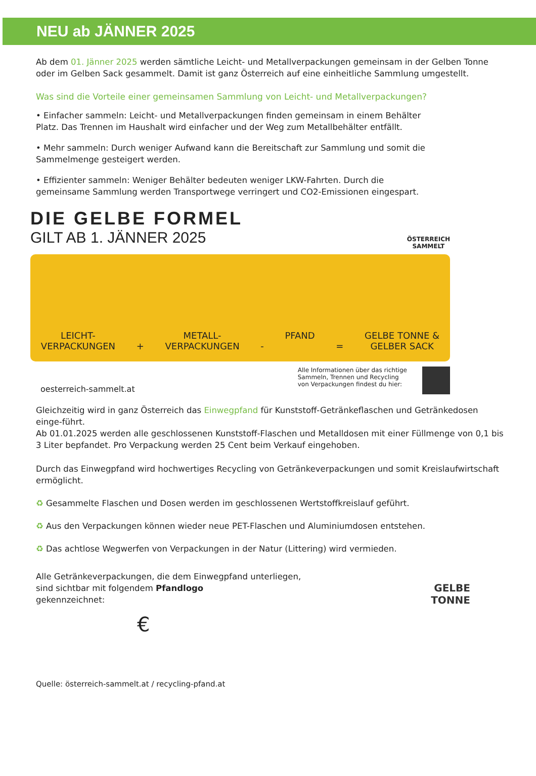NEU ab JÄNNER 2025
Ab dem 01. Jänner 2025 werden sämtliche Leicht- und Metallverpackungen gemeinsam in der Gelben Tonne oder im Gelben Sack gesammelt. Damit ist ganz Österreich auf eine einheitliche Sammlung umgestellt.
Was sind die Vorteile einer gemeinsamen Sammlung von Leicht- und Metallverpackungen?
• Einfacher sammeln: Leicht- und Metallverpackungen finden gemeinsam in einem Behälter Platz. Das Trennen im Haushalt wird einfacher und der Weg zum Metallbehälter entfällt.
• Mehr sammeln: Durch weniger Aufwand kann die Bereitschaft zur Sammlung und somit die Sammelmenge gesteigert werden.
• Effizienter sammeln: Weniger Behälter bedeuten weniger LKW-Fahrten. Durch die gemeinsame Sammlung werden Transportwege verringert und CO2-Emissionen eingespart.
DIE GELBE FORMEL
GILT AB 1. JÄNNER 2025
ÖSTERREICH
SAMMELT
LEICHT-
VERPACKUNGEN
+
METALL-
VERPACKUNGEN
-
PFAND
=
GELBE TONNE &
GELBER SACK
oesterreich-sammelt.at
Alle Informationen über das richtige
Sammeln, Trennen und Recycling
von Verpackungen findest du hier:
Gleichzeitig wird in ganz Österreich das Einwegpfand für Kunststoff-Getränkeflaschen und Getränkedosen einge-führt.
Ab 01.01.2025 werden alle geschlossenen Kunststoff-Flaschen und Metalldosen mit einer Füllmenge von 0,1 bis 3 Liter bepfandet. Pro Verpackung werden 25 Cent beim Verkauf eingehoben.
Durch das Einwegpfand wird hochwertiges Recycling von Getränkeverpackungen und somit Kreislaufwirtschaft ermöglicht.
♻ Gesammelte Flaschen und Dosen werden im geschlossenen Wertstoffkreislauf geführt.
♻ Aus den Verpackungen können wieder neue PET-Flaschen und Aluminiumdosen entstehen.
♻ Das achtlose Wegwerfen von Verpackungen in der Natur (Littering) wird vermieden.
Alle Getränkeverpackungen, die dem Einwegpfand unterliegen, sind sichtbar mit folgendem Pfandlogo
gekennzeichnet:
€
Quelle: österreich-sammelt.at / recycling-pfand.at
GELBE
TONNE